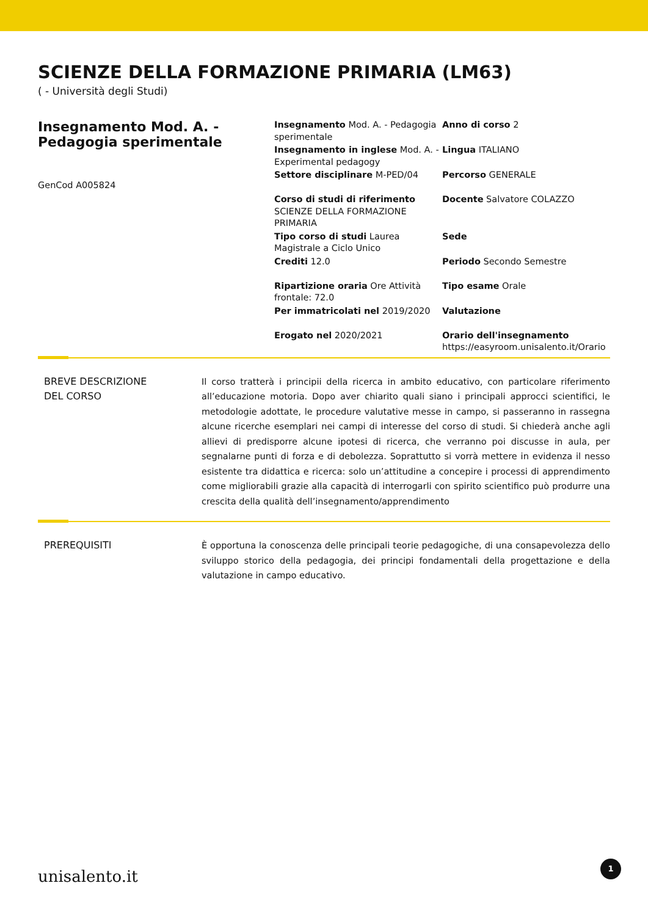SCIENZE DELLA FORMAZIONE PRIMARIA (LM63)
( - Università degli Studi)
Insegnamento Mod. A. - Pedagogia sperimentale
GenCod A005824
Insegnamento Mod. A. - Pedagogia sperimentale
Anno di corso 2
Insegnamento in inglese Mod. A. - Experimental pedagogy
Lingua ITALIANO
Settore disciplinare M-PED/04
Percorso GENERALE
Corso di studi di riferimento SCIENZE DELLA FORMAZIONE PRIMARIA
Docente Salvatore COLAZZO
Tipo corso di studi Laurea Magistrale a Ciclo Unico
Sede
Crediti 12.0
Periodo Secondo Semestre
Ripartizione oraria Ore Attività frontale: 72.0
Tipo esame Orale
Per immatricolati nel 2019/2020
Valutazione
Erogato nel 2020/2021
Orario dell'insegnamento
https://easyroom.unisalento.it/Orario
BREVE DESCRIZIONE
DEL CORSO
Il corso tratterà i principii della ricerca in ambito educativo, con particolare riferimento all’educazione motoria. Dopo aver chiarito quali siano i principali approcci scientifici, le metodologie adottate, le procedure valutative messe in campo, si passeranno in rassegna alcune ricerche esemplari nei campi di interesse del corso di studi. Si chiederà anche agli allievi di predisporre alcune ipotesi di ricerca, che verranno poi discusse in aula, per segnalarne punti di forza e di debolezza. Soprattutto si vorrà mettere in evidenza il nesso esistente tra didattica e ricerca: solo un’attitudine a concepire i processi di apprendimento come migliorabili grazie alla capacità di interrogarli con spirito scientifico può produrre una crescita della qualità dell’insegnamento/apprendimento
PREREQUISITI È opportuna la conoscenza delle principali teorie pedagogiche, di una consapevolezza dello sviluppo storico della pedagogia, dei principi fondamentali della progettazione e della valutazione in campo educativo.
unisalento.it 1